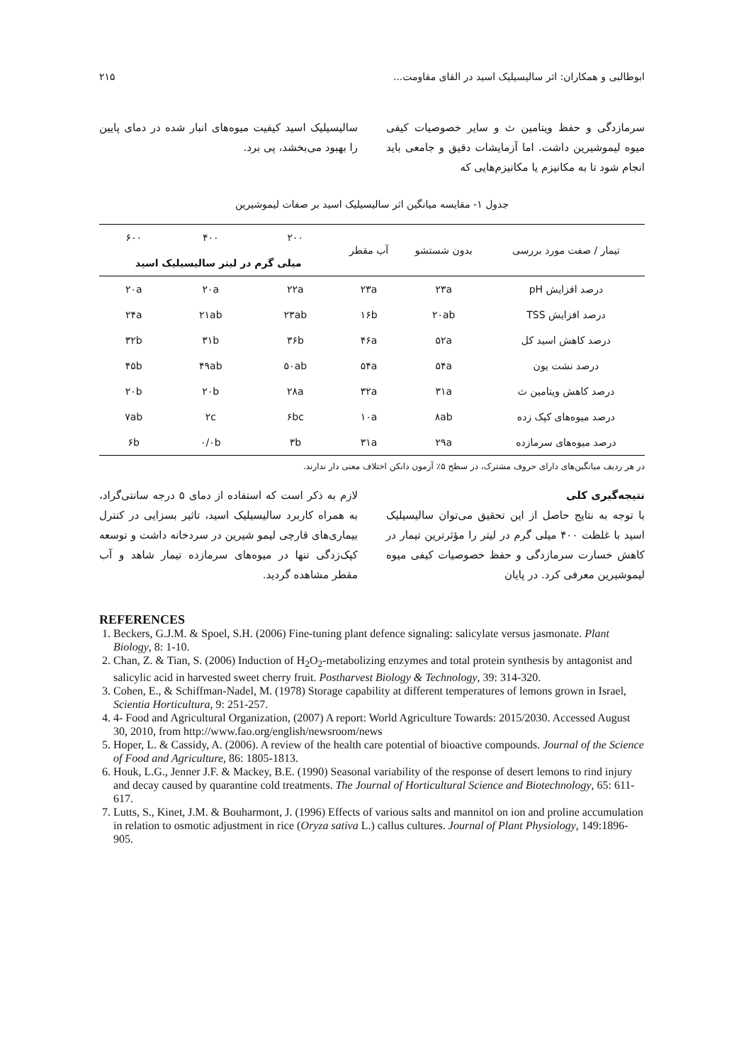ابوطالبی و همکاران: اثر سالیسیلیک اسید در القای مقاومت... ۲۱۵
سرمازدگی و حفظ ویتامین ث و سایر خصوصیات کیفی میوه لیموشیرین داشت. اما آزمایشات دقیق و جامعی باید انجام شود تا به مکانیزم یا مکانیزم‌هایی که
سالیسیلیک اسید کیفیت میوه‌های انبار شده در دمای پایین را بهبود می‌بخشد، پی برد.
جدول ۱- مقایسه میانگین اثر سالیسیلیک اسید بر صفات لیموشیرین
| تیمار / صفت مورد بررسی | بدون شستشو | آب مقطر | ۲۰۰ | ۴۰۰ | ۶۰۰ |
| --- | --- | --- | --- | --- | --- |
| | | | میلی گرم در لیتر سالیسیلیک اسید | | |
| درصد افزایش pH | ۲۳a | ۲۳a | ۲۲a | ۲۰a | ۲۰a |
| درصد افزایش TSS | ۲۰ab | ۱۶b | ۲۳ab | ۲۱ab | ۲۴a |
| درصد کاهش اسید کل | ۵۲a | ۴۶a | ۳۶b | ۳۱b | ۳۲b |
| درصد نشت یون | ۵۴a | ۵۴a | ۵۰ab | ۴۹ab | ۴۵b |
| درصد کاهش ویتامین ث | ۳۱a | ۳۲a | ۲۸a | ۲۰b | ۲۰b |
| درصد میوه‌های کپک زده | ۸ab | ۱۰a | ۶bc | ۲c | ۷ab |
| درصد میوه‌های سرمازده | ۲۹a | ۳۱a | ۳b | ۰/۰b | ۶b |
در هر ردیف میانگین‌های دارای حروف مشترک، در سطح ۵٪ آزمون دانکن اختلاف معنی دار ندارند.
نتیجه‌گیری کلی
با توجه به نتایج حاصل از این تحقیق می‌توان سالیسیلیک اسید با غلظت ۴۰۰ میلی گرم در لیتر را مؤثرترین تیمار در کاهش خسارت سرمازدگی و حفظ خصوصیات کیفی میوه لیموشیرین معرفی کرد. در پایان
لازم به ذکر است که استفاده از دمای ۵ درجه سانتی‌گراد، به همراه کاربرد سالیسیلیک اسید، تاثیر بسزایی در کنترل بیماری‌های قارچی لیمو شیرین در سردخانه داشت و توسعه کپک‌زدگی تنها در میوه‌های سرمازده تیمار شاهد و آب مقطر مشاهده گردید.
REFERENCES
1. Beckers, G.J.M. & Spoel, S.H. (2006) Fine-tuning plant defence signaling: salicylate versus jasmonate. Plant Biology, 8: 1-10.
2. Chan, Z. & Tian, S. (2006) Induction of H<sub>2</sub>O<sub>2</sub>-metabolizing enzymes and total protein synthesis by antagonist and salicylic acid in harvested sweet cherry fruit. Postharvest Biology & Technology, 39: 314-320.
3. Cohen, E., & Schiffman-Nadel, M. (1978) Storage capability at different temperatures of lemons grown in Israel, Scientia Horticultura, 9: 251-257.
4. 4- Food and Agricultural Organization, (2007) A report: World Agriculture Towards: 2015/2030. Accessed August 30, 2010, from http://www.fao.org/english/newsroom/news
5. Hoper, L. & Cassidy, A. (2006). A review of the health care potential of bioactive compounds. Journal of the Science of Food and Agriculture, 86: 1805-1813.
6. Houk, L.G., Jenner J.F. & Mackey, B.E. (1990) Seasonal variability of the response of desert lemons to rind injury and decay caused by quarantine cold treatments. The Journal of Horticultural Science and Biotechnology, 65: 611-617.
7. Lutts, S., Kinet, J.M. & Bouharmont, J. (1996) Effects of various salts and mannitol on ion and proline accumulation in relation to osmotic adjustment in rice (Oryza sativa L.) callus cultures. Journal of Plant Physiology, 149:1896-905.